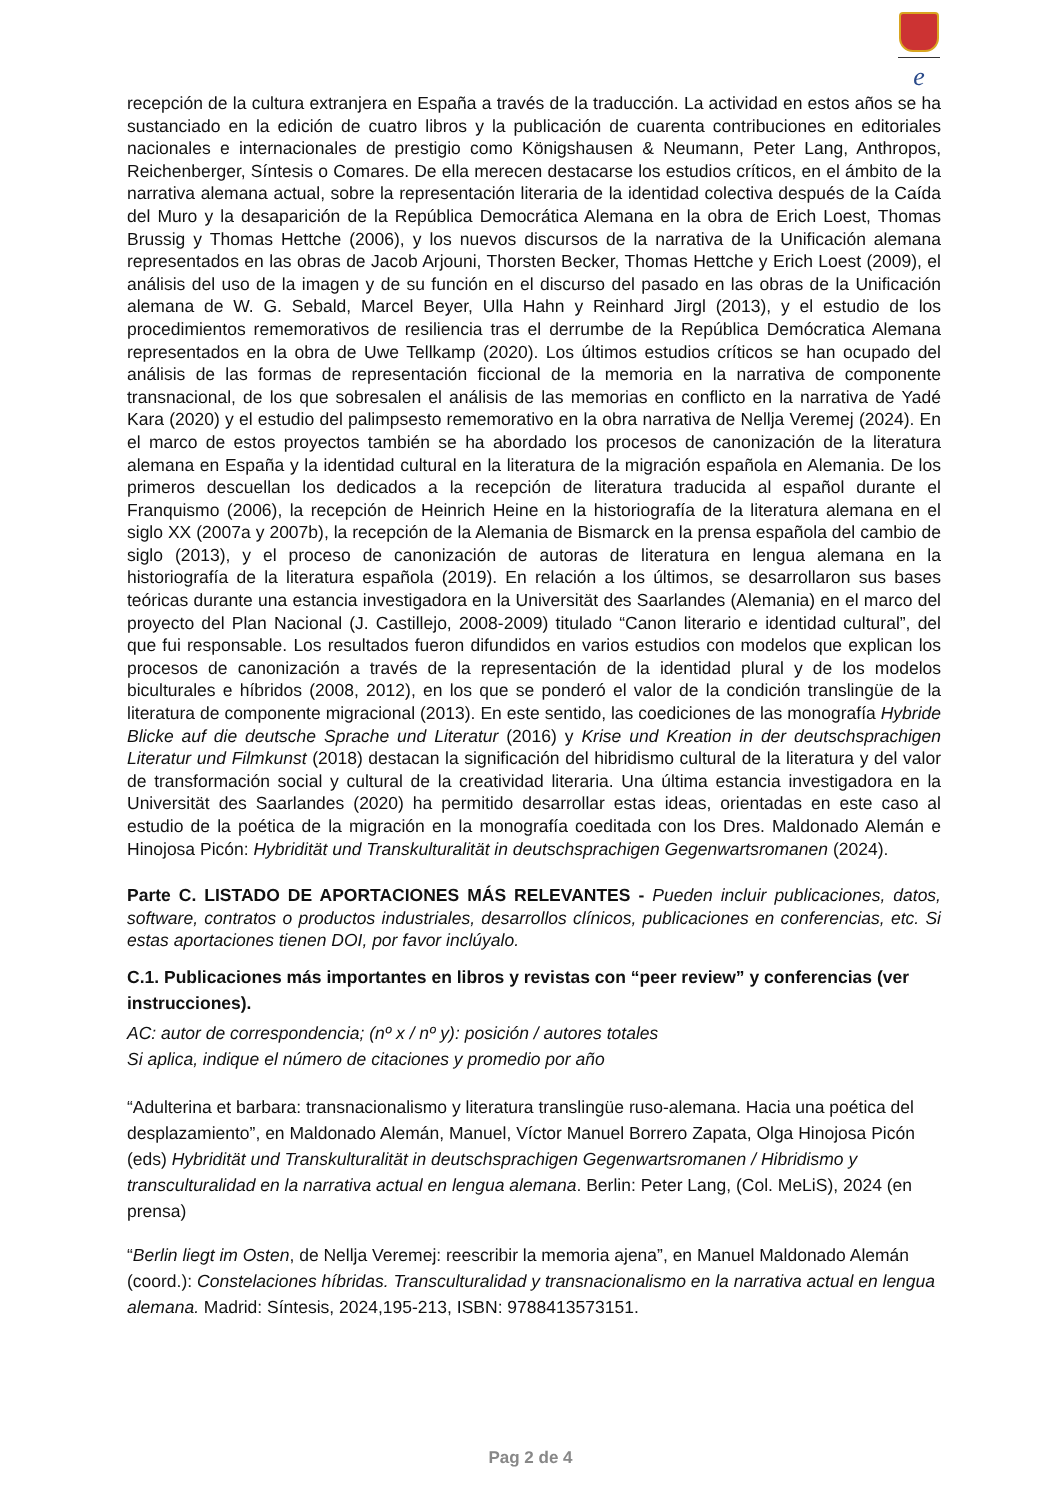e
recepción de la cultura extranjera en España a través de la traducción. La actividad en estos años se ha sustanciado en la edición de cuatro libros y la publicación de cuarenta contribuciones en editoriales nacionales e internacionales de prestigio como Königshausen & Neumann, Peter Lang, Anthropos, Reichenberger, Síntesis o Comares. De ella merecen destacarse los estudios críticos, en el ámbito de la narrativa alemana actual, sobre la representación literaria de la identidad colectiva después de la Caída del Muro y la desaparición de la República Democrática Alemana en la obra de Erich Loest, Thomas Brussig y Thomas Hettche (2006), y los nuevos discursos de la narrativa de la Unificación alemana representados en las obras de Jacob Arjouni, Thorsten Becker, Thomas Hettche y Erich Loest (2009), el análisis del uso de la imagen y de su función en el discurso del pasado en las obras de la Unificación alemana de W. G. Sebald, Marcel Beyer, Ulla Hahn y Reinhard Jirgl (2013), y el estudio de los procedimientos rememorativos de resiliencia tras el derrumbe de la República Demócratica Alemana representados en la obra de Uwe Tellkamp (2020). Los últimos estudios críticos se han ocupado del análisis de las formas de representación ficcional de la memoria en la narrativa de componente transnacional, de los que sobresalen el análisis de las memorias en conflicto en la narrativa de Yadé Kara (2020) y el estudio del palimpsesto rememorativo en la obra narrativa de Nellja Veremej (2024). En el marco de estos proyectos también se ha abordado los procesos de canonización de la literatura alemana en España y la identidad cultural en la literatura de la migración española en Alemania. De los primeros descuellan los dedicados a la recepción de literatura traducida al español durante el Franquismo (2006), la recepción de Heinrich Heine en la historiografía de la literatura alemana en el siglo XX (2007a y 2007b), la recepción de la Alemania de Bismarck en la prensa española del cambio de siglo (2013), y el proceso de canonización de autoras de literatura en lengua alemana en la historiografía de la literatura española (2019). En relación a los últimos, se desarrollaron sus bases teóricas durante una estancia investigadora en la Universität des Saarlandes (Alemania) en el marco del proyecto del Plan Nacional (J. Castillejo, 2008-2009) titulado “Canon literario e identidad cultural”, del que fui responsable. Los resultados fueron difundidos en varios estudios con modelos que explican los procesos de canonización a través de la representación de la identidad plural y de los modelos biculturales e híbridos (2008, 2012), en los que se ponderó el valor de la condición translingüe de la literatura de componente migracional (2013). En este sentido, las coediciones de las monografía Hybride Blicke auf die deutsche Sprache und Literatur (2016) y Krise und Kreation in der deutschsprachigen Literatur und Filmkunst (2018) destacan la significación del hibridismo cultural de la literatura y del valor de transformación social y cultural de la creatividad literaria. Una última estancia investigadora en la Universität des Saarlandes (2020) ha permitido desarrollar estas ideas, orientadas en este caso al estudio de la poética de la migración en la monografía coeditada con los Dres. Maldonado Alemán e Hinojosa Picón: Hybridität und Transkulturalität in deutschsprachigen Gegenwartsromanen (2024).
Parte C. LISTADO DE APORTACIONES MÁS RELEVANTES - Pueden incluir publicaciones, datos, software, contratos o productos industriales, desarrollos clínicos, publicaciones en conferencias, etc. Si estas aportaciones tienen DOI, por favor inclúyalo.
C.1. Publicaciones más importantes en libros y revistas con “peer review” y conferencias (ver instrucciones).
AC: autor de correspondencia; (nº x / nº y): posición / autores totales
Si aplica, indique el número de citaciones y promedio por año
“Adulterina et barbara: transnacionalismo y literatura translingüe ruso-alemana. Hacia una poética del desplazamiento”, en Maldonado Alemán, Manuel, Víctor Manuel Borrero Zapata, Olga Hinojosa Picón (eds) Hybridität und Transkulturalität in deutschsprachigen Gegenwartsromanen / Hibridismo y transculturalidad en la narrativa actual en lengua alemana. Berlin: Peter Lang, (Col. MeLiS), 2024 (en prensa)
“Berlin liegt im Osten, de Nellja Veremej: reescribir la memoria ajena”, en Manuel Maldonado Alemán (coord.): Constelaciones híbridas. Transculturalidad y transnacionalismo en la narrativa actual en lengua alemana. Madrid: Síntesis, 2024,195-213, ISBN: 9788413573151.
Pag 2 de 4